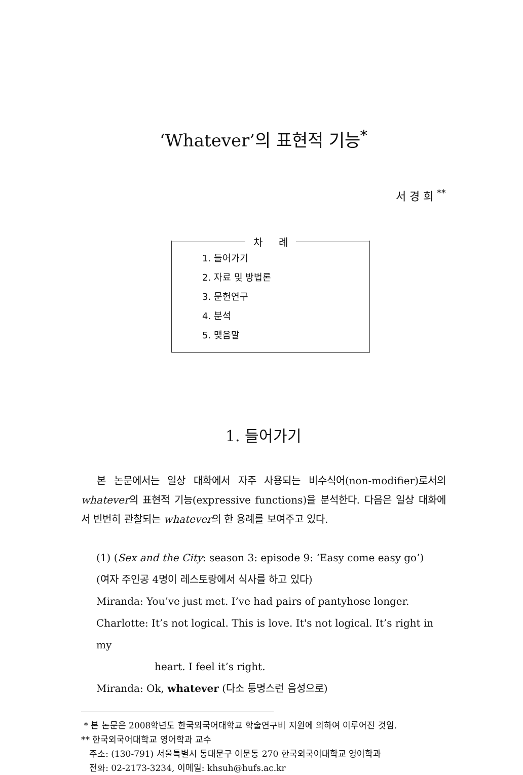‘Whatever’의 표현적 기능<sup>*</sup>
서 경 희 <sup>**</sup>
차 례
1. 들어가기
2. 자료 및 방법론
3. 문헌연구
4. 분석
5. 맺음말
1. 들어가기
본 논문에서는 일상 대화에서 자주 사용되는 비수식어(non-modifier)로서의 whatever의 표현적 기능(expressive functions)을 분석한다. 다음은 일상 대화에서 빈번히 관찰되는 whatever의 한 용례를 보여주고 있다.
(1) (Sex and the City: season 3: episode 9: ‘Easy come easy go’)
(여자 주인공 4명이 레스토랑에서 식사를 하고 있다)
Miranda: You’ve just met. I’ve had pairs of pantyhose longer.
Charlotte: It’s not logical. This is love. It's not logical. It’s right in my
heart. I feel it’s right.
Miranda: Ok, whatever (다소 퉁명스런 음성으로)
* 본 논문은 2008학년도 한국외국어대학교 학술연구비 지원에 의하여 이루어진 것임.
** 한국외국어대학교 영어학과 교수
주소: (130-791) 서울특별시 동대문구 이문동 270 한국외국어대학교 영어학과
전화: 02-2173-3234, 이메일: khsuh@hufs.ac.kr